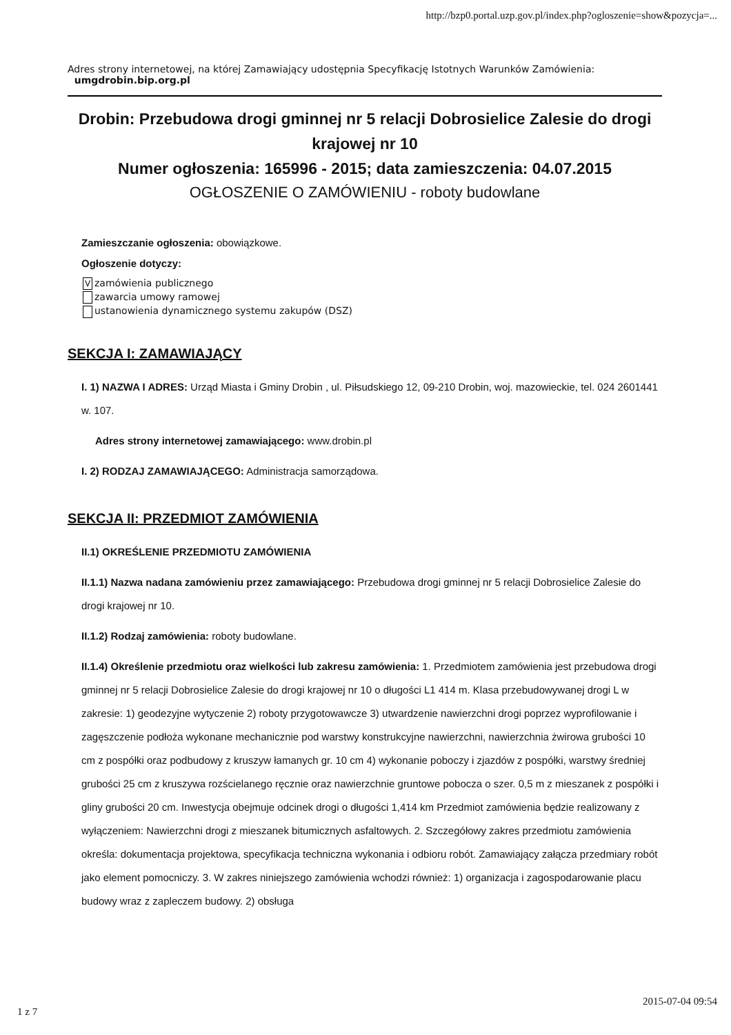http://bzp0.portal.uzp.gov.pl/index.php?ogloszenie=show&pozycja=...
Adres strony internetowej, na której Zamawiający udostępnia Specyfikację Istotnych Warunków Zamówienia:
umgdrobin.bip.org.pl
Drobin: Przebudowa drogi gminnej nr 5 relacji Dobrosielice Zalesie do drogi krajowej nr 10
Numer ogłoszenia: 165996 - 2015; data zamieszczenia: 04.07.2015
OGŁOSZENIE O ZAMÓWIENIU - roboty budowlane
Zamieszczanie ogłoszenia: obowiązkowe.
Ogłoszenie dotyczy:
Vzamówienia publicznego
zawarcia umowy ramowej
ustanowienia dynamicznego systemu zakupów (DSZ)
SEKCJA I: ZAMAWIAJĄCY
I. 1) NAZWA I ADRES: Urząd Miasta i Gminy Drobin , ul. Piłsudskiego 12, 09-210 Drobin, woj. mazowieckie, tel. 024 2601441 w. 107.
Adres strony internetowej zamawiającego: www.drobin.pl
I. 2) RODZAJ ZAMAWIAJĄCEGO: Administracja samorządowa.
SEKCJA II: PRZEDMIOT ZAMÓWIENIA
II.1) OKREŚLENIE PRZEDMIOTU ZAMÓWIENIA
II.1.1) Nazwa nadana zamówieniu przez zamawiającego: Przebudowa drogi gminnej nr 5 relacji Dobrosielice Zalesie do drogi krajowej nr 10.
II.1.2) Rodzaj zamówienia: roboty budowlane.
II.1.4) Określenie przedmiotu oraz wielkości lub zakresu zamówienia: 1. Przedmiotem zamówienia jest przebudowa drogi gminnej nr 5 relacji Dobrosielice Zalesie do drogi krajowej nr 10 o długości L1 414 m. Klasa przebudowywanej drogi L w zakresie: 1) geodezyjne wytyczenie 2) roboty przygotowawcze 3) utwardzenie nawierzchni drogi poprzez wyprofilowanie i zagęszczenie podłoża wykonane mechanicznie pod warstwy konstrukcyjne nawierzchni, nawierzchnia żwirowa grubości 10 cm z pospółki oraz podbudowy z kruszyw łamanych gr. 10 cm 4) wykonanie poboczy i zjazdów z pospółki, warstwy średniej grubości 25 cm z kruszywa rozścielanego ręcznie oraz nawierzchnie gruntowe pobocza o szer. 0,5 m z mieszanek z pospółki i gliny grubości 20 cm. Inwestycja obejmuje odcinek drogi o długości 1,414 km Przedmiot zamówienia będzie realizowany z wyłączeniem: Nawierzchni drogi z mieszanek bitumicznych asfaltowych. 2. Szczegółowy zakres przedmiotu zamówienia określa: dokumentacja projektowa, specyfikacja techniczna wykonania i odbioru robót. Zamawiający załącza przedmiary robót jako element pomocniczy. 3. W zakres niniejszego zamówienia wchodzi również: 1) organizacja i zagospodarowanie placu budowy wraz z zapleczem budowy. 2) obsługa
2015-07-04 09:54
1 z 7